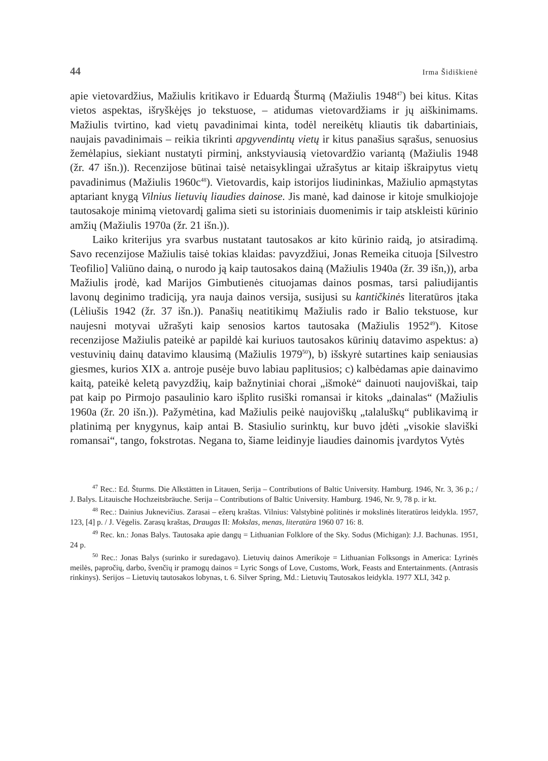44 Irma Šidiškienė
apie vietovardžius, Mažiulis kritikavo ir Eduardą Šturmą (Mažiulis 1948<sup>47</sup>) bei kitus. Kitas vietos aspektas, išryškėjęs jo tekstuose, – atidumas vietovardžiams ir jų aiškinimams. Mažiulis tvirtino, kad vietų pavadinimai kinta, todėl nereikėtų kliautis tik dabartiniais, naujais pavadinimais – reikia tikrinti apgyvendintų vietų ir kitus panašius sąrašus, senuosius žemėlapius, siekiant nustatyti pirminį, ankstyviausią vietovardžio variantą (Mažiulis 1948 (žr. 47 išn.)). Recenzijose būtinai taisė netaisyklingai užrašytus ar kitaip iškraipytus vietų pavadinimus (Mažiulis 1960c<sup>48</sup>). Vietovardis, kaip istorijos liudininkas, Mažiulio apmąstytas aptariant knygą Vilnius lietuvių liaudies dainose. Jis manė, kad dainose ir kitoje smulkiojoje tautosakoje minimą vietovardį galima sieti su istoriniais duomenimis ir taip atskleisti kūrinio amžių (Mažiulis 1970a (žr. 21 išn.)).
Laiko kriterijus yra svarbus nustatant tautosakos ar kito kūrinio raidą, jo atsiradimą. Savo recenzijose Mažiulis taisė tokias klaidas: pavyzdžiui, Jonas Remeika cituoja [Silvestro Teofilio] Valiūno dainą, o nurodo ją kaip tautosakos dainą (Mažiulis 1940a (žr. 39 išn,)), arba Mažiulis įrodė, kad Marijos Gimbutienės cituojamas dainos posmas, tarsi paliudijantis lavonų deginimo tradiciją, yra nauja dainos versija, susijusi su kantičkinės literatūros įtaka (Lėliušis 1942 (žr. 37 išn.)). Panašių neatitikimų Mažiulis rado ir Balio tekstuose, kur naujesni motyvai užrašyti kaip senosios kartos tautosaka (Mažiulis 1952<sup>49</sup>). Kitose recenzijose Mažiulis pateikė ar papildė kai kuriuos tautosakos kūrinių datavimo aspektus: a) vestuvinių dainų datavimo klausimą (Mažiulis 1979<sup>50</sup>), b) išskyrė sutartines kaip seniausias giesmes, kurios XIX a. antroje pusėje buvo labiau paplitusios; c) kalbėdamas apie dainavimo kaitą, pateikė keletą pavyzdžių, kaip bažnytiniai chorai „išmokė“ dainuoti naujoviškai, taip pat kaip po Pirmojo pasaulinio karo išplito rusiški romansai ir kitoks „dainalas“ (Mažiulis 1960a (žr. 20 išn.)). Pažymėtina, kad Mažiulis peikė naujoviškų „talaluškų“ publikavimą ir platinimą per knygynus, kaip antai B. Stasiulio surinktų, kur buvo įdėti „visokie slaviški romansai“, tango, fokstrotas. Negana to, šiame leidinyje liaudies dainomis įvardytos Vytės
<sup>47</sup> Rec.: Ed. Šturms. Die Alkstätten in Litauen, Serija – Contributions of Baltic University. Hamburg. 1946, Nr. 3, 36 p.; / J. Balys. Litauische Hochzeitsbräuche. Serija – Contributions of Baltic University. Hamburg. 1946, Nr. 9, 78 p. ir kt.
<sup>48</sup> Rec.: Dainius Juknevičius. Zarasai – ežerų kraštas. Vilnius: Valstybinė politinės ir mokslinės literatūros leidykla. 1957, 123, [4] p. / J. Vėgelis. Zarasų kraštas, Draugas II: Mokslas, menas, literatūra 1960 07 16: 8.
<sup>49</sup> Rec. kn.: Jonas Balys. Tautosaka apie dangų = Lithuanian Folklore of the Sky. Sodus (Michigan): J.J. Bachunas. 1951, 24 p.
<sup>50</sup> Rec.: Jonas Balys (surinko ir suredagavo). Lietuvių dainos Amerikoje = Lithuanian Folksongs in America: Lyrinės meilės, papročių, darbo, švenčių ir pramogų dainos = Lyric Songs of Love, Customs, Work, Feasts and Entertainments. (Antrasis rinkinys). Serijos – Lietuvių tautosakos lobynas, t. 6. Silver Spring, Md.: Lietuvių Tautosakos leidykla. 1977 XLI, 342 p.